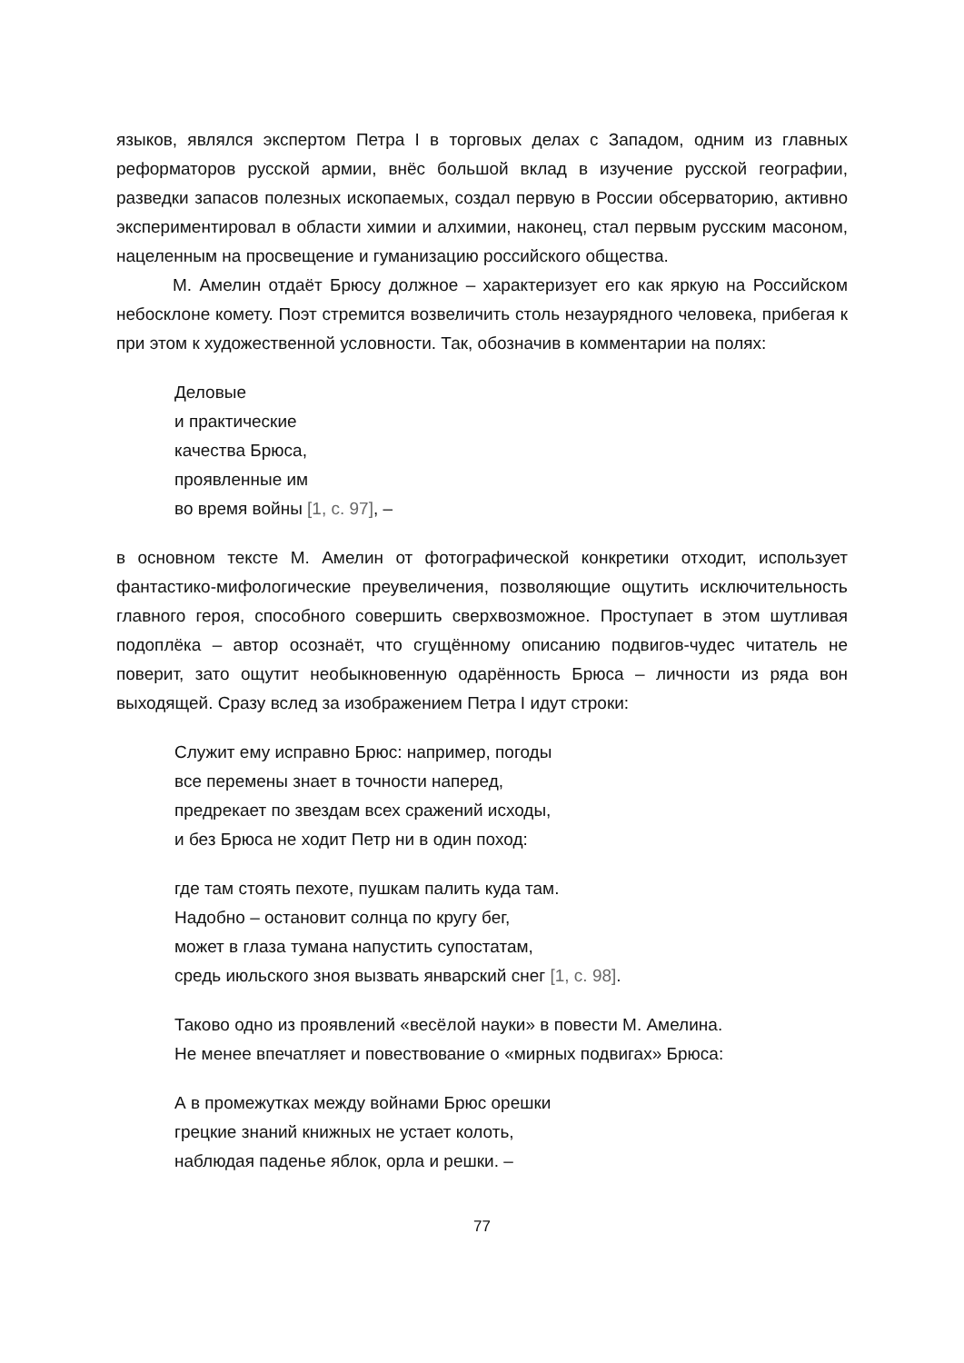языков, являлся экспертом Петра I в торговых делах с Западом, одним из главных реформаторов русской армии, внёс большой вклад в изучение русской географии, разведки запасов полезных ископаемых, создал первую в России обсерваторию, активно экспериментировал в области химии и алхимии, наконец, стал первым русским масоном, нацеленным на просвещение и гуманизацию российского общества.
М. Амелин отдаёт Брюсу должное – характеризует его как яркую на Российском небосклоне комету. Поэт стремится возвеличить столь незаурядного человека, прибегая к при этом к художественной условности. Так, обозначив в комментарии на полях:
Деловые
и практические
качества Брюса,
проявленные им
во время войны [1, с. 97], –
в основном тексте М. Амелин от фотографической конкретики отходит, использует фантастико-мифологические преувеличения, позволяющие ощутить исключительность главного героя, способного совершить сверхвозможное. Проступает в этом шутливая подоплёка – автор осознаёт, что сгущённому описанию подвигов-чудес читатель не поверит, зато ощутит необыкновенную одарённость Брюса – личности из ряда вон выходящей. Сразу вслед за изображением Петра I идут строки:
Служит ему исправно Брюс: например, погоды
все перемены знает в точности наперед,
предрекает по звездам всех сражений исходы,
и без Брюса не ходит Петр ни в один поход:
где там стоять пехоте, пушкам палить куда там.
Надобно – остановит солнца по кругу бег,
может в глаза тумана напустить супостатам,
средь июльского зноя вызвать январский снег [1, с. 98].
Таково одно из проявлений «весёлой науки» в повести М. Амелина.
Не менее впечатляет и повествование о «мирных подвигах» Брюса:
А в промежутках между войнами Брюс орешки
грецкие знаний книжных не устает колоть,
наблюдая паденье яблок, орла и решки. –
77